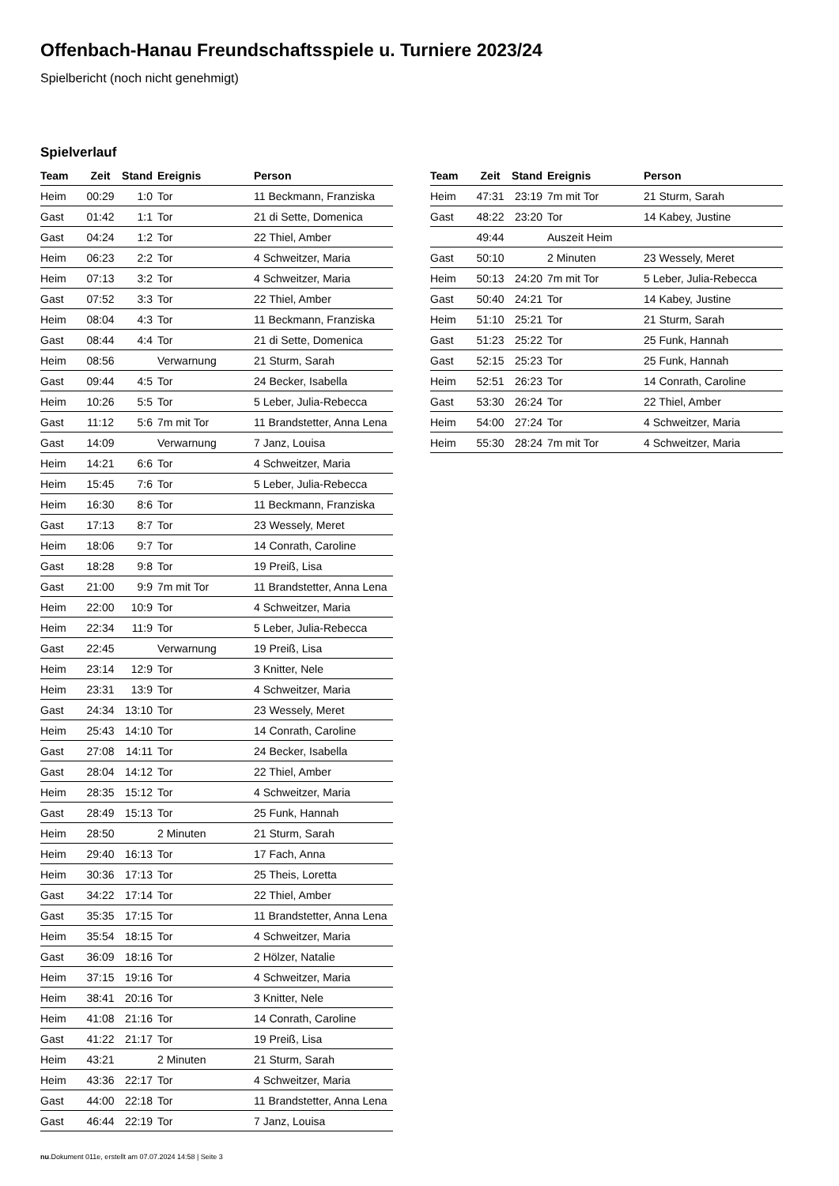Offenbach-Hanau Freundschaftsspiele u. Turniere 2023/24
Spielbericht (noch nicht genehmigt)
Spielverlauf
| Team | Zeit | Stand | Ereignis | Person |
| --- | --- | --- | --- | --- |
| Heim | 00:29 | 1:0 | Tor | 11 Beckmann, Franziska |
| Gast | 01:42 | 1:1 | Tor | 21 di Sette, Domenica |
| Gast | 04:24 | 1:2 | Tor | 22 Thiel, Amber |
| Heim | 06:23 | 2:2 | Tor | 4 Schweitzer, Maria |
| Heim | 07:13 | 3:2 | Tor | 4 Schweitzer, Maria |
| Gast | 07:52 | 3:3 | Tor | 22 Thiel, Amber |
| Heim | 08:04 | 4:3 | Tor | 11 Beckmann, Franziska |
| Gast | 08:44 | 4:4 | Tor | 21 di Sette, Domenica |
| Heim | 08:56 | | Verwarnung | 21 Sturm, Sarah |
| Gast | 09:44 | 4:5 | Tor | 24 Becker, Isabella |
| Heim | 10:26 | 5:5 | Tor | 5 Leber, Julia-Rebecca |
| Gast | 11:12 | 5:6 | 7m mit Tor | 11 Brandstetter, Anna Lena |
| Gast | 14:09 | | Verwarnung | 7 Janz, Louisa |
| Heim | 14:21 | 6:6 | Tor | 4 Schweitzer, Maria |
| Heim | 15:45 | 7:6 | Tor | 5 Leber, Julia-Rebecca |
| Heim | 16:30 | 8:6 | Tor | 11 Beckmann, Franziska |
| Gast | 17:13 | 8:7 | Tor | 23 Wessely, Meret |
| Heim | 18:06 | 9:7 | Tor | 14 Conrath, Caroline |
| Gast | 18:28 | 9:8 | Tor | 19 Preiß, Lisa |
| Gast | 21:00 | 9:9 | 7m mit Tor | 11 Brandstetter, Anna Lena |
| Heim | 22:00 | 10:9 | Tor | 4 Schweitzer, Maria |
| Heim | 22:34 | 11:9 | Tor | 5 Leber, Julia-Rebecca |
| Gast | 22:45 | | Verwarnung | 19 Preiß, Lisa |
| Heim | 23:14 | 12:9 | Tor | 3 Knitter, Nele |
| Heim | 23:31 | 13:9 | Tor | 4 Schweitzer, Maria |
| Gast | 24:34 | 13:10 | Tor | 23 Wessely, Meret |
| Heim | 25:43 | 14:10 | Tor | 14 Conrath, Caroline |
| Gast | 27:08 | 14:11 | Tor | 24 Becker, Isabella |
| Gast | 28:04 | 14:12 | Tor | 22 Thiel, Amber |
| Heim | 28:35 | 15:12 | Tor | 4 Schweitzer, Maria |
| Gast | 28:49 | 15:13 | Tor | 25 Funk, Hannah |
| Heim | 28:50 | | 2 Minuten | 21 Sturm, Sarah |
| Heim | 29:40 | 16:13 | Tor | 17 Fach, Anna |
| Heim | 30:36 | 17:13 | Tor | 25 Theis, Loretta |
| Gast | 34:22 | 17:14 | Tor | 22 Thiel, Amber |
| Gast | 35:35 | 17:15 | Tor | 11 Brandstetter, Anna Lena |
| Heim | 35:54 | 18:15 | Tor | 4 Schweitzer, Maria |
| Gast | 36:09 | 18:16 | Tor | 2 Hölzer, Natalie |
| Heim | 37:15 | 19:16 | Tor | 4 Schweitzer, Maria |
| Heim | 38:41 | 20:16 | Tor | 3 Knitter, Nele |
| Heim | 41:08 | 21:16 | Tor | 14 Conrath, Caroline |
| Gast | 41:22 | 21:17 | Tor | 19 Preiß, Lisa |
| Heim | 43:21 | | 2 Minuten | 21 Sturm, Sarah |
| Heim | 43:36 | 22:17 | Tor | 4 Schweitzer, Maria |
| Gast | 44:00 | 22:18 | Tor | 11 Brandstetter, Anna Lena |
| Gast | 46:44 | 22:19 | Tor | 7 Janz, Louisa |
| Team | Zeit | Stand | Ereignis | Person |
| --- | --- | --- | --- | --- |
| Heim | 47:31 | 23:19 | 7m mit Tor | 21 Sturm, Sarah |
| Gast | 48:22 | 23:20 | Tor | 14 Kabey, Justine |
| | 49:44 | | Auszeit Heim | |
| Gast | 50:10 | | 2 Minuten | 23 Wessely, Meret |
| Heim | 50:13 | 24:20 | 7m mit Tor | 5 Leber, Julia-Rebecca |
| Gast | 50:40 | 24:21 | Tor | 14 Kabey, Justine |
| Heim | 51:10 | 25:21 | Tor | 21 Sturm, Sarah |
| Gast | 51:23 | 25:22 | Tor | 25 Funk, Hannah |
| Gast | 52:15 | 25:23 | Tor | 25 Funk, Hannah |
| Heim | 52:51 | 26:23 | Tor | 14 Conrath, Caroline |
| Gast | 53:30 | 26:24 | Tor | 22 Thiel, Amber |
| Heim | 54:00 | 27:24 | Tor | 4 Schweitzer, Maria |
| Heim | 55:30 | 28:24 | 7m mit Tor | 4 Schweitzer, Maria |
nu.Dokument 011e, erstellt am 07.07.2024 14:58 | Seite 3